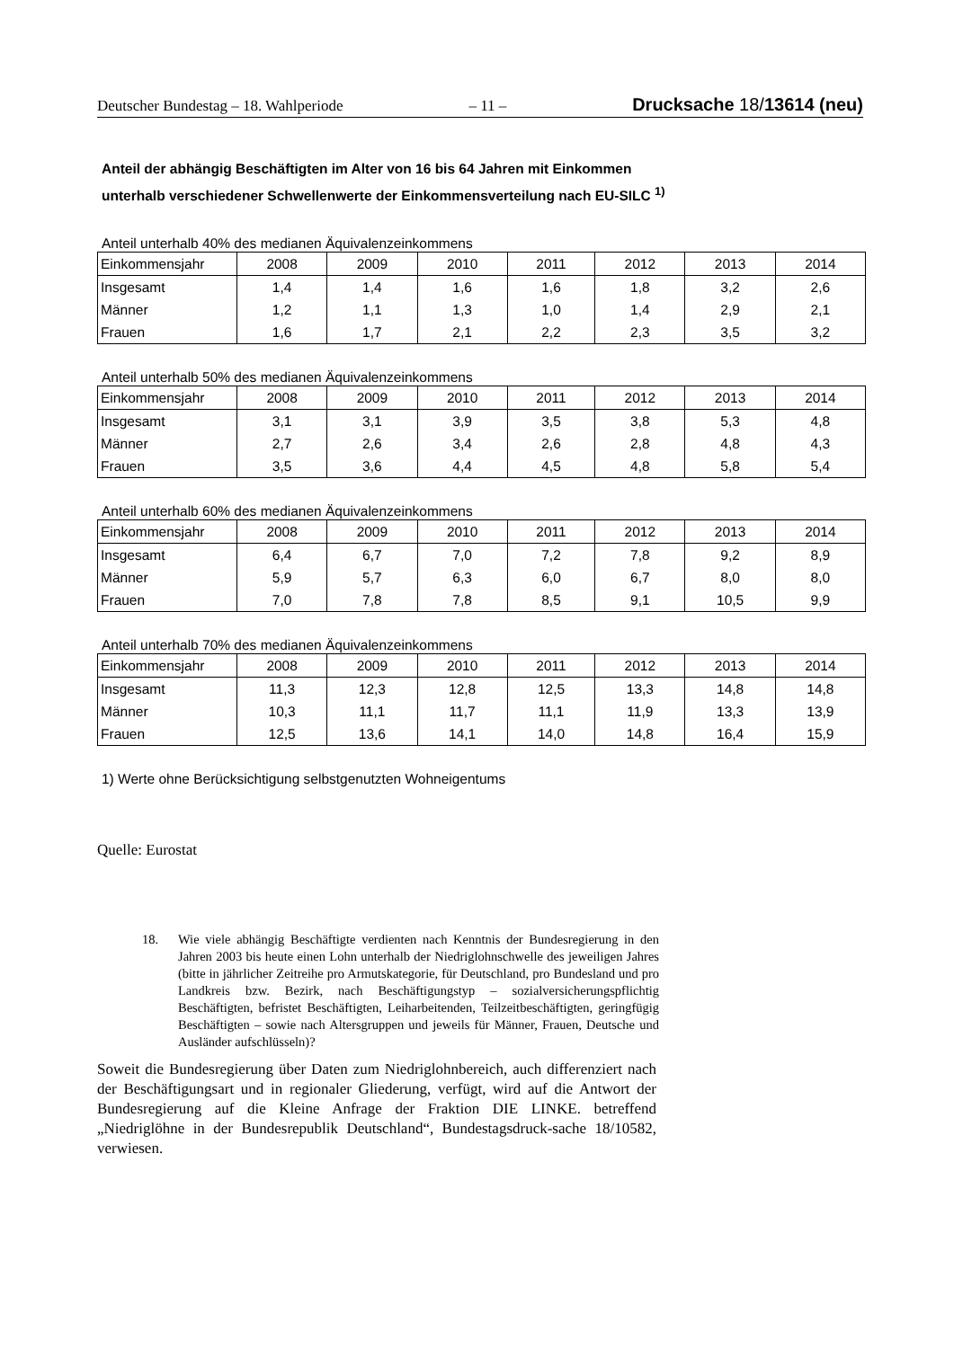Deutscher Bundestag – 18. Wahlperiode – 11 – Drucksache 18/13614 (neu)
Anteil der abhängig Beschäftigten im Alter von 16 bis 64 Jahren mit Einkommen
unterhalb verschiedener Schwellenwerte der Einkommensverteilung nach EU-SILC <sup>1)</sup>
Anteil unterhalb 40% des medianen Äquivalenzeinkommens
| Einkommensjahr | 2008 | 2009 | 2010 | 2011 | 2012 | 2013 | 2014 |
| --- | --- | --- | --- | --- | --- | --- | --- |
| Insgesamt | 1,4 | 1,4 | 1,6 | 1,6 | 1,8 | 3,2 | 2,6 |
| Männer | 1,2 | 1,1 | 1,3 | 1,0 | 1,4 | 2,9 | 2,1 |
| Frauen | 1,6 | 1,7 | 2,1 | 2,2 | 2,3 | 3,5 | 3,2 |
Anteil unterhalb 50% des medianen Äquivalenzeinkommens
| Einkommensjahr | 2008 | 2009 | 2010 | 2011 | 2012 | 2013 | 2014 |
| --- | --- | --- | --- | --- | --- | --- | --- |
| Insgesamt | 3,1 | 3,1 | 3,9 | 3,5 | 3,8 | 5,3 | 4,8 |
| Männer | 2,7 | 2,6 | 3,4 | 2,6 | 2,8 | 4,8 | 4,3 |
| Frauen | 3,5 | 3,6 | 4,4 | 4,5 | 4,8 | 5,8 | 5,4 |
Anteil unterhalb 60% des medianen Äquivalenzeinkommens
| Einkommensjahr | 2008 | 2009 | 2010 | 2011 | 2012 | 2013 | 2014 |
| --- | --- | --- | --- | --- | --- | --- | --- |
| Insgesamt | 6,4 | 6,7 | 7,0 | 7,2 | 7,8 | 9,2 | 8,9 |
| Männer | 5,9 | 5,7 | 6,3 | 6,0 | 6,7 | 8,0 | 8,0 |
| Frauen | 7,0 | 7,8 | 7,8 | 8,5 | 9,1 | 10,5 | 9,9 |
Anteil unterhalb 70% des medianen Äquivalenzeinkommens
| Einkommensjahr | 2008 | 2009 | 2010 | 2011 | 2012 | 2013 | 2014 |
| --- | --- | --- | --- | --- | --- | --- | --- |
| Insgesamt | 11,3 | 12,3 | 12,8 | 12,5 | 13,3 | 14,8 | 14,8 |
| Männer | 10,3 | 11,1 | 11,7 | 11,1 | 11,9 | 13,3 | 13,9 |
| Frauen | 12,5 | 13,6 | 14,1 | 14,0 | 14,8 | 16,4 | 15,9 |
1) Werte ohne Berücksichtigung selbstgenutzten Wohneigentums
Quelle: Eurostat
18. Wie viele abhängig Beschäftigte verdienten nach Kenntnis der Bundesregierung in den Jahren 2003 bis heute einen Lohn unterhalb der Niedriglohnschwelle des jeweiligen Jahres (bitte in jährlicher Zeitreihe pro Armutskategorie, für Deutschland, pro Bundesland und pro Landkreis bzw. Bezirk, nach Beschäftigungstyp – sozialversicherungspflichtig Beschäftigten, befristet Beschäftigten, Leiharbeitenden, Teilzeitbeschäftigten, geringfügig Beschäftigten – sowie nach Altersgruppen und jeweils für Männer, Frauen, Deutsche und Ausländer aufschlüsseln)?
Soweit die Bundesregierung über Daten zum Niedriglohnbereich, auch differenziert nach der Beschäftigungsart und in regionaler Gliederung, verfügt, wird auf die Antwort der Bundesregierung auf die Kleine Anfrage der Fraktion DIE LINKE. betreffend „Niedriglöhne in der Bundesrepublik Deutschland“, Bundestagsdruck-sache 18/10582, verwiesen.